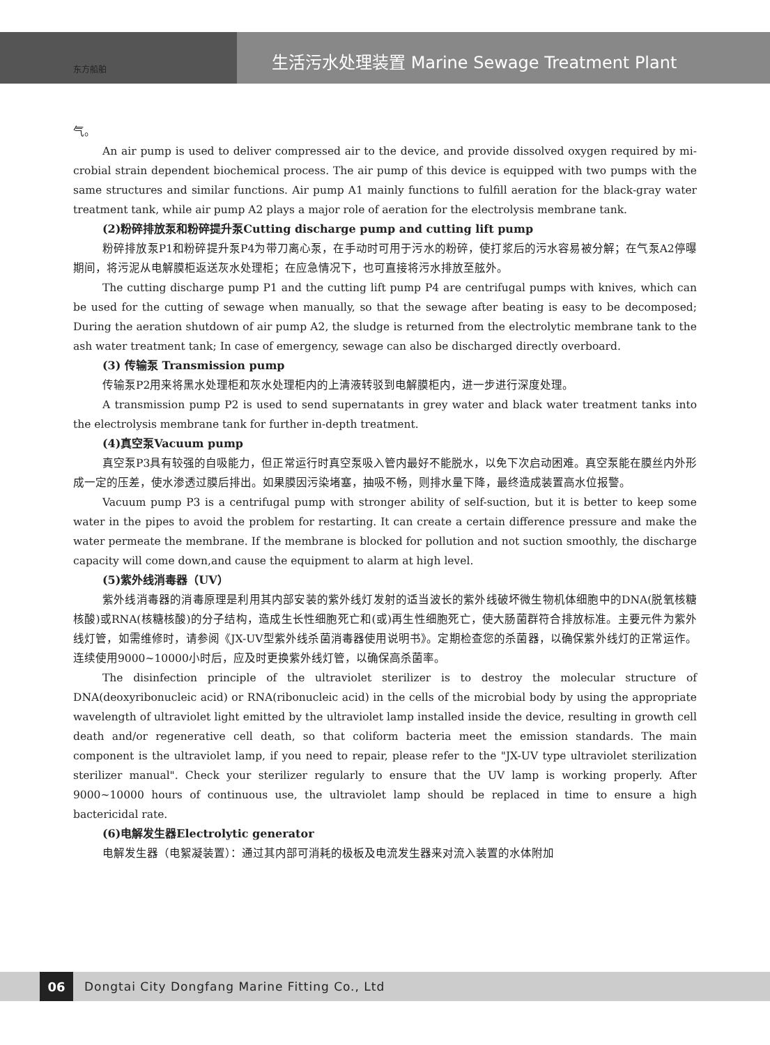生活污水处理装置 Marine Sewage Treatment Plant
东方船舶
气。
An air pump is used to deliver compressed air to the device, and provide dissolved oxygen required by mi-crobial strain dependent biochemical process. The air pump of this device is equipped with two pumps with the same structures and similar functions. Air pump A1 mainly functions to fulfill aeration for the black-gray water treatment tank, while air pump A2 plays a major role of aeration for the electrolysis membrane tank.
(2)粉碎排放泵和粉碎提升泵Cutting discharge pump and cutting lift pump
粉碎排放泵P1和粉碎提升泵P4为带刀离心泵，在手动时可用于污水的粉碎，使打浆后的污水容易被分解；在气泵A2停曝期间，将污泥从电解膜柜返送灰水处理柜；在应急情况下，也可直接将污水排放至舷外。
The cutting discharge pump P1 and the cutting lift pump P4 are centrifugal pumps with knives, which can be used for the cutting of sewage when manually, so that the sewage after beating is easy to be decomposed; During the aeration shutdown of air pump A2, the sludge is returned from the electrolytic membrane tank to the ash water treatment tank; In case of emergency, sewage can also be discharged directly overboard.
(3) 传输泵 Transmission pump
传输泵P2用来将黑水处理柜和灰水处理柜内的上清液转驳到电解膜柜内，进一步进行深度处理。
A transmission pump P2 is used to send supernatants in grey water and black water treatment tanks into the electrolysis membrane tank for further in-depth treatment.
(4)真空泵Vacuum pump
真空泵P3具有较强的自吸能力，但正常运行时真空泵吸入管内最好不能脱水，以免下次启动困难。真空泵能在膜丝内外形成一定的压差，使水渗透过膜后排出。如果膜因污染堵塞，抽吸不畅，则排水量下降，最终造成装置高水位报警。
Vacuum pump P3 is a centrifugal pump with stronger ability of self-suction, but it is better to keep some water in the pipes to avoid the problem for restarting. It can create a certain difference pressure and make the water permeate the membrane. If the membrane is blocked for pollution and not suction smoothly, the discharge capacity will come down,and cause the equipment to alarm at high level.
(5)紫外线消毒器（UV）
紫外线消毒器的消毒原理是利用其内部安装的紫外线灯发射的适当波长的紫外线破坏微生物机体细胞中的DNA(脱氧核糖核酸)或RNA(核糖核酸)的分子结构，造成生长性细胞死亡和(或)再生性细胞死亡，使大肠菌群符合排放标准。主要元件为紫外线灯管，如需维修时，请参阅《JX-UV型紫外线杀菌消毒器使用说明书》。定期检查您的杀菌器，以确保紫外线灯的正常运作。连续使用9000~10000小时后，应及时更换紫外线灯管，以确保高杀菌率。
The disinfection principle of the ultraviolet sterilizer is to destroy the molecular structure of DNA(deoxyribonucleic acid) or RNA(ribonucleic acid) in the cells of the microbial body by using the appropriate wavelength of ultraviolet light emitted by the ultraviolet lamp installed inside the device, resulting in growth cell death and/or regenerative cell death, so that coliform bacteria meet the emission standards. The main component is the ultraviolet lamp, if you need to repair, please refer to the "JX-UV type ultraviolet sterilization sterilizer manual". Check your sterilizer regularly to ensure that the UV lamp is working properly. After 9000~10000 hours of continuous use, the ultraviolet lamp should be replaced in time to ensure a high bactericidal rate.
(6)电解发生器Electrolytic generator
电解发生器（电絮凝装置）：通过其内部可消耗的极板及电流发生器来对流入装置的水体附加
06
Dongtai City Dongfang Marine Fitting Co., Ltd